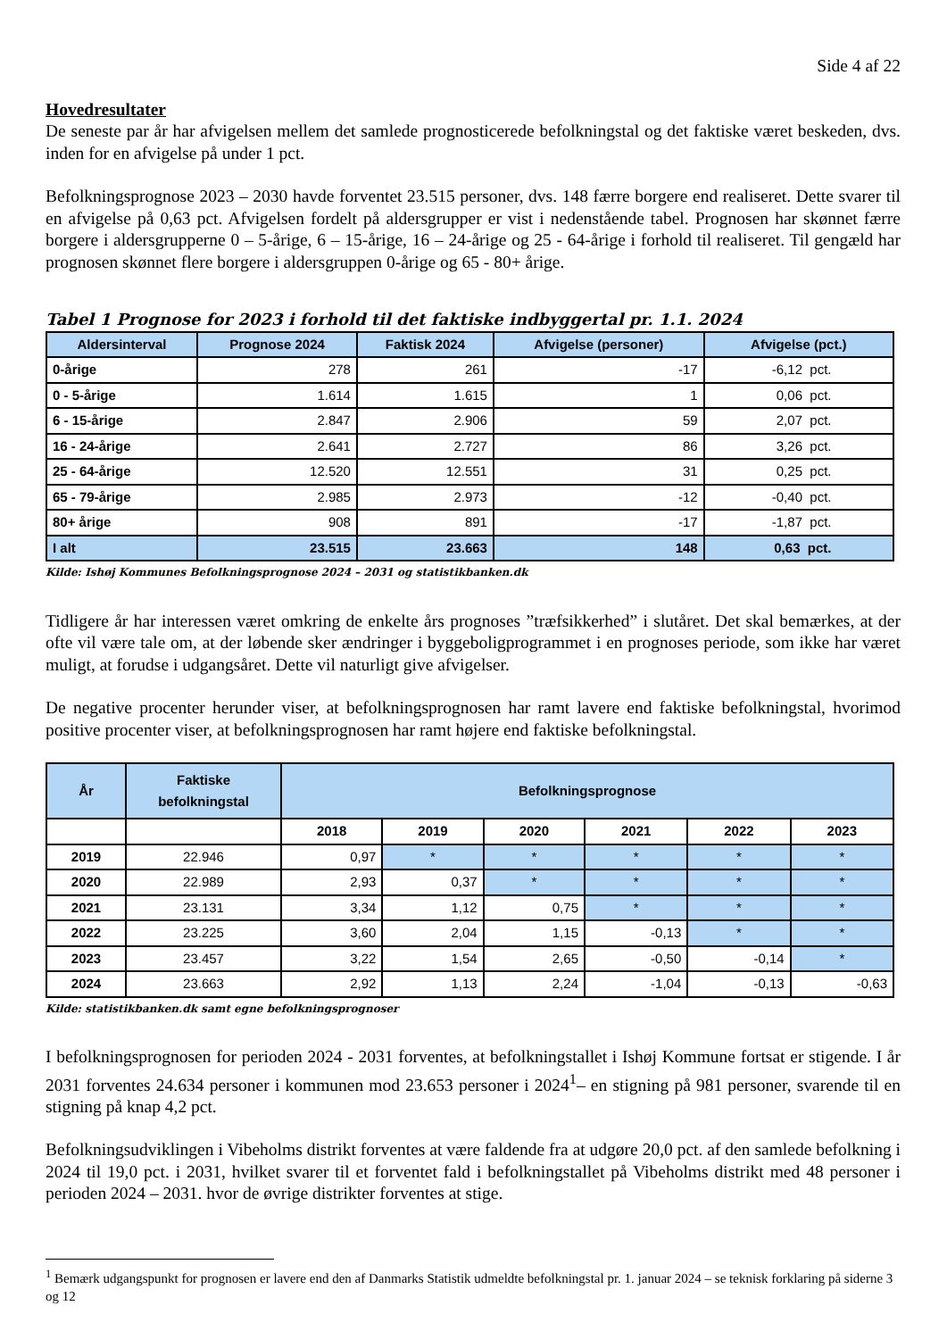Side 4 af 22
Hovedresultater
De seneste par år har afvigelsen mellem det samlede prognosticerede befolkningstal og det faktiske været beskeden, dvs. inden for en afvigelse på under 1 pct.
Befolkningsprognose 2023 – 2030 havde forventet 23.515 personer, dvs. 148 færre borgere end realiseret. Dette svarer til en afvigelse på 0,63 pct. Afvigelsen fordelt på aldersgrupper er vist i nedenstående tabel. Prognosen har skønnet færre borgere i aldersgrupperne 0 – 5-årige, 6 – 15-årige, 16 – 24-årige og 25 - 64-årige i forhold til realiseret. Til gengæld har prognosen skønnet flere borgere i aldersgruppen 0-årige og 65 - 80+ årige.
Tabel 1 Prognose for 2023 i forhold til det faktiske indbyggertal pr. 1.1. 2024
| Aldersinterval | Prognose 2024 | Faktisk 2024 | Afvigelse (personer) | Afvigelse (pct.) |
| --- | --- | --- | --- | --- |
| 0-årige | 278 | 261 | -17 | -6,12 pct. |
| 0 - 5-årige | 1.614 | 1.615 | 1 | 0,06 pct. |
| 6 - 15-årige | 2.847 | 2.906 | 59 | 2,07 pct. |
| 16 - 24-årige | 2.641 | 2.727 | 86 | 3,26 pct. |
| 25 - 64-årige | 12.520 | 12.551 | 31 | 0,25 pct. |
| 65 - 79-årige | 2.985 | 2.973 | -12 | -0,40 pct. |
| 80+ årige | 908 | 891 | -17 | -1,87 pct. |
| I alt | 23.515 | 23.663 | 148 | 0,63 pct. |
Kilde: Ishøj Kommunes Befolkningsprognose 2024 – 2031 og statistikbanken.dk
Tidligere år har interessen været omkring de enkelte års prognoses ”træfsikkerhed” i slutåret. Det skal bemærkes, at der ofte vil være tale om, at der løbende sker ændringer i byggeboligprogrammet i en prognoses periode, som ikke har været muligt, at forudse i udgangsåret. Dette vil naturligt give afvigelser.
De negative procenter herunder viser, at befolkningsprognosen har ramt lavere end faktiske befolkningstal, hvorimod positive procenter viser, at befolkningsprognosen har ramt højere end faktiske befolkningstal.
| År | Faktiske befolkningstal | Befolkningsprognose | | | | | |
| --- | --- | --- | --- | --- | --- | --- | --- |
| | | 2018 | 2019 | 2020 | 2021 | 2022 | 2023 |
| 2019 | 22.946 | 0,97 | * | * | * | * | * |
| 2020 | 22.989 | 2,93 | 0,37 | * | * | * | * |
| 2021 | 23.131 | 3,34 | 1,12 | 0,75 | * | * | * |
| 2022 | 23.225 | 3,60 | 2,04 | 1,15 | -0,13 | * | * |
| 2023 | 23.457 | 3,22 | 1,54 | 2,65 | -0,50 | -0,14 | * |
| 2024 | 23.663 | 2,92 | 1,13 | 2,24 | -1,04 | -0,13 | -0,63 |
Kilde: statistikbanken.dk samt egne befolkningsprognoser
I befolkningsprognosen for perioden 2024 - 2031 forventes, at befolkningstallet i Ishøj Kommune fortsat er stigende. I år 2031 forventes 24.634 personer i kommunen mod 23.653 personer i 2024<sup>1</sup>– en stigning på 981 personer, svarende til en stigning på knap 4,2 pct.
Befolkningsudviklingen i Vibeholms distrikt forventes at være faldende fra at udgøre 20,0 pct. af den samlede befolkning i 2024 til 19,0 pct. i 2031, hvilket svarer til et forventet fald i befolkningstallet på Vibeholms distrikt med 48 personer i perioden 2024 – 2031. hvor de øvrige distrikter forventes at stige.
<sup>1</sup> Bemærk udgangspunkt for prognosen er lavere end den af Danmarks Statistik udmeldte befolkningstal pr. 1. januar 2024 – se teknisk forklaring på siderne 3 og 12